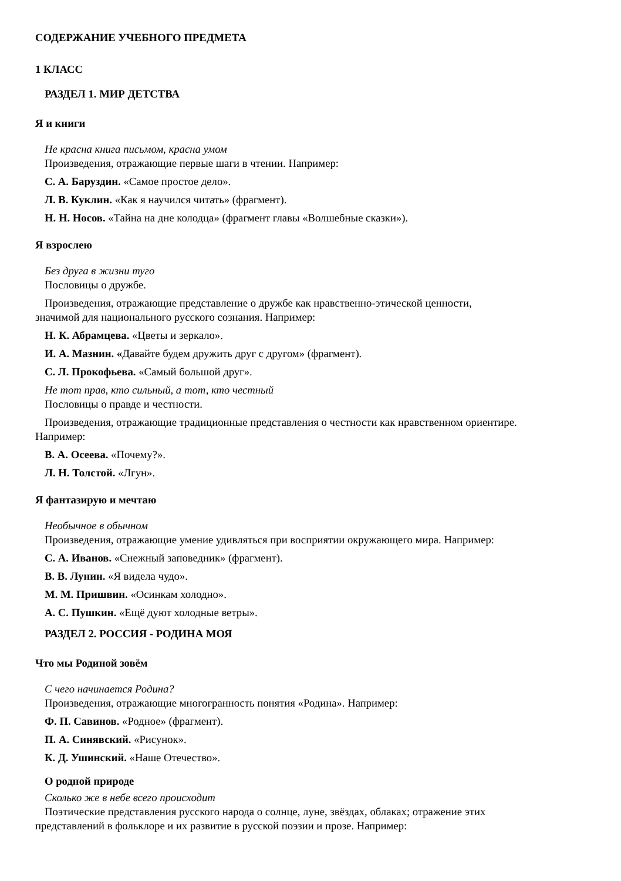СОДЕРЖАНИЕ УЧЕБНОГО ПРЕДМЕТА
1 КЛАСС
РАЗДЕЛ 1. МИР ДЕТСТВА
Я и книги
Не красна книга письмом, красна умом
Произведения, отражающие первые шаги в чтении. Например:
С. А. Баруздин. «Самое простое дело».
Л. В. Куклин. «Как я научился читать» (фрагмент).
Н. Н. Носов. «Тайна на дне колодца» (фрагмент главы «Волшебные сказки»).
Я взрослею
Без друга в жизни туго
Пословицы о дружбе.
Произведения, отражающие представление о дружбе как нравственно-этической ценности,
значимой для национального русского сознания. Например:
Н. К. Абрамцева. «Цветы и зеркало».
И. А. Мазнин. «Давайте будем дружить друг с другом» (фрагмент).
С. Л. Прокофьева. «Самый большой друг».
Не тот прав, кто сильный, а тот, кто честный
Пословицы о правде и честности.
Произведения, отражающие традиционные представления о честности как нравственном ориентире.
Например:
В. А. Осеева. «Почему?».
Л. Н. Толстой. «Лгун».
Я фантазирую и мечтаю
Необычное в обычном
Произведения, отражающие умение удивляться при восприятии окружающего мира. Например:
С. А. Иванов. «Снежный заповедник» (фрагмент).
В. В. Лунин. «Я видела чудо».
М. М. Пришвин. «Осинкам холодно».
А. С. Пушкин. «Ещё дуют холодные ветры».
РАЗДЕЛ 2. РОССИЯ - РОДИНА МОЯ
Что мы Родиной зовём
С чего начинается Родина?
Произведения, отражающие многогранность понятия «Родина». Например:
Ф. П. Савинов. «Родное» (фрагмент).
П. А. Синявский. «Рисунок».
К. Д. Ушинский. «Наше Отечество».
О родной природе
Сколько же в небе всего происходит
Поэтические представления русского народа о солнце, луне, звёздах, облаках; отражение этих
представлений в фольклоре и их развитие в русской поэзии и прозе. Например: